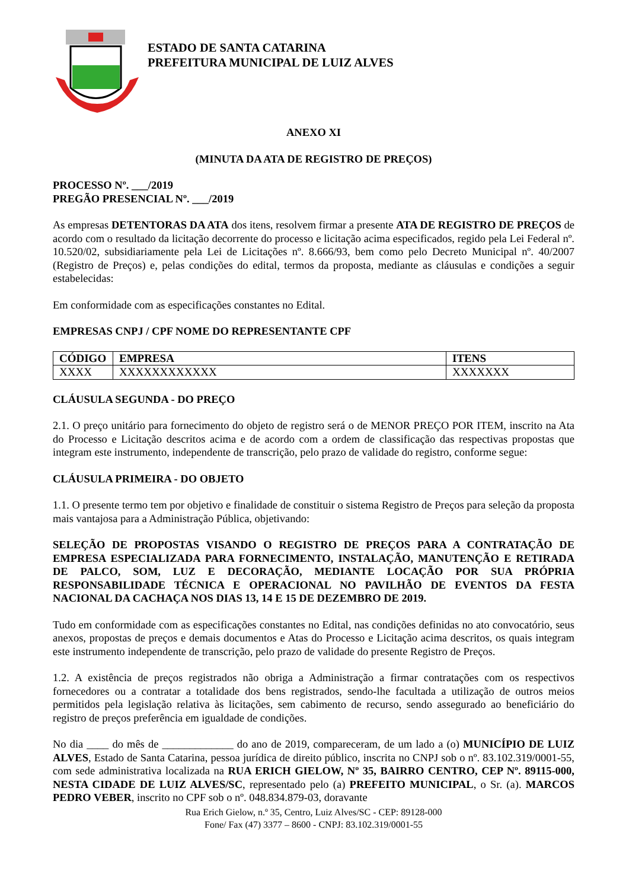ESTADO DE SANTA CATARINA
PREFEITURA MUNICIPAL DE LUIZ ALVES
ANEXO XI
(MINUTA DA ATA DE REGISTRO DE PREÇOS)
PROCESSO Nº. ___/2019
PREGÃO PRESENCIAL Nº. ___/2019
As empresas DETENTORAS DA ATA dos itens, resolvem firmar a presente ATA DE REGISTRO DE PREÇOS de acordo com o resultado da licitação decorrente do processo e licitação acima especificados, regido pela Lei Federal nº. 10.520/02, subsidiariamente pela Lei de Licitações nº. 8.666/93, bem como pelo Decreto Municipal nº. 40/2007 (Registro de Preços) e, pelas condições do edital, termos da proposta, mediante as cláusulas e condições a seguir estabelecidas:
Em conformidade com as especificações constantes no Edital.
EMPRESAS CNPJ / CPF NOME DO REPRESENTANTE CPF
| CÓDIGO | EMPRESA | ITENS |
| --- | --- | --- |
| XXXX | XXXXXXXXXXXX | XXXXXXX |
CLÁUSULA SEGUNDA - DO PREÇO
2.1. O preço unitário para fornecimento do objeto de registro será o de MENOR PREÇO POR ITEM, inscrito na Ata do Processo e Licitação descritos acima e de acordo com a ordem de classificação das respectivas propostas que integram este instrumento, independente de transcrição, pelo prazo de validade do registro, conforme segue:
CLÁUSULA PRIMEIRA - DO OBJETO
1.1. O presente termo tem por objetivo e finalidade de constituir o sistema Registro de Preços para seleção da proposta mais vantajosa para a Administração Pública, objetivando:
SELEÇÃO DE PROPOSTAS VISANDO O REGISTRO DE PREÇOS PARA A CONTRATAÇÃO DE EMPRESA ESPECIALIZADA PARA FORNECIMENTO, INSTALAÇÃO, MANUTENÇÃO E RETIRADA DE PALCO, SOM, LUZ E DECORAÇÃO, MEDIANTE LOCAÇÃO POR SUA PRÓPRIA RESPONSABILIDADE TÉCNICA E OPERACIONAL NO PAVILHÃO DE EVENTOS DA FESTA NACIONAL DA CACHAÇA NOS DIAS 13, 14 E 15 DE DEZEMBRO DE 2019.
Tudo em conformidade com as especificações constantes no Edital, nas condições definidas no ato convocatório, seus anexos, propostas de preços e demais documentos e Atas do Processo e Licitação acima descritos, os quais integram este instrumento independente de transcrição, pelo prazo de validade do presente Registro de Preços.
1.2. A existência de preços registrados não obriga a Administração a firmar contratações com os respectivos fornecedores ou a contratar a totalidade dos bens registrados, sendo-lhe facultada a utilização de outros meios permitidos pela legislação relativa às licitações, sem cabimento de recurso, sendo assegurado ao beneficiário do registro de preços preferência em igualdade de condições.
No dia ____ do mês de _____________ do ano de 2019, compareceram, de um lado a (o) MUNICÍPIO DE LUIZ ALVES, Estado de Santa Catarina, pessoa jurídica de direito público, inscrita no CNPJ sob o nº. 83.102.319/0001-55, com sede administrativa localizada na RUA ERICH GIELOW, Nº 35, BAIRRO CENTRO, CEP Nº. 89115-000, NESTA CIDADE DE LUIZ ALVES/SC, representado pelo (a) PREFEITO MUNICIPAL, o Sr. (a). MARCOS PEDRO VEBER, inscrito no CPF sob o nº. 048.834.879-03, doravante
Rua Erich Gielow, n.º 35, Centro, Luiz Alves/SC - CEP: 89128-000
Fone/ Fax (47) 3377 – 8600 - CNPJ: 83.102.319/0001-55